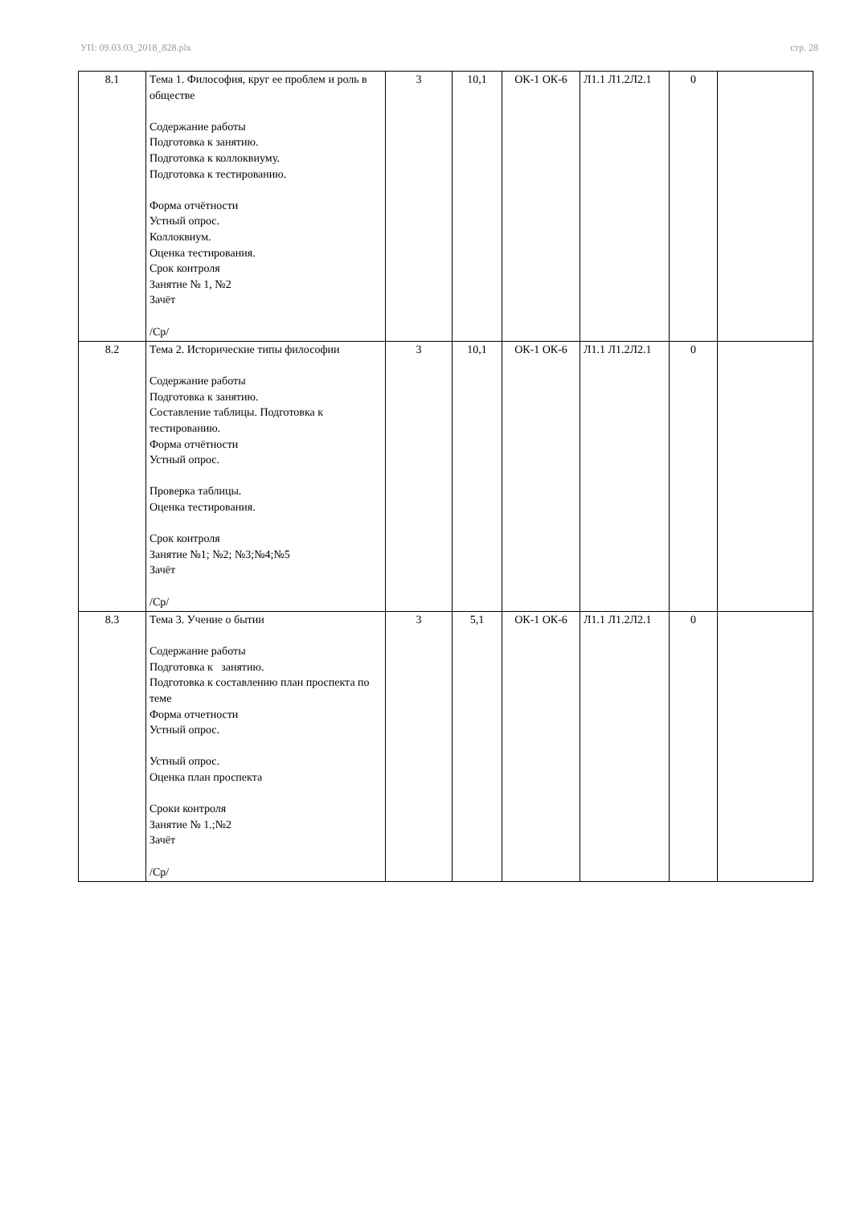УП: 09.03.03_2018_828.plx стр. 28
| 8.1 | Тема 1. Философия, круг ее проблем и роль в обществе Содержание работы Подготовка к занятию. Подготовка к коллоквиуму. Подготовка к тестированию. Форма отчётности Устный опрос. Коллоквиум. Оценка тестирования. Срок контроля Занятие № 1, №2 Зачёт /Ср/ | 3 | 10,1 | ОК-1 ОК-6 | Л1.1 Л1.2Л2.1 | 0 | |
| 8.2 | Тема 2. Исторические типы философии Содержание работы Подготовка к занятию. Составление таблицы. Подготовка к тестированию. Форма отчётности Устный опрос. Проверка таблицы. Оценка тестирования. Срок контроля Занятие №1; №2; №3;№4;№5 Зачёт /Ср/ | 3 | 10,1 | ОК-1 ОК-6 | Л1.1 Л1.2Л2.1 | 0 | |
| 8.3 | Тема 3. Учение о бытии Содержание работы Подготовка к занятию. Подготовка к составлению план проспекта по теме Форма отчетности Устный опрос. Устный опрос. Оценка план проспекта Сроки контроля Занятие № 1.;№2 Зачёт /Ср/ | 3 | 5,1 | ОК-1 ОК-6 | Л1.1 Л1.2Л2.1 | 0 | |